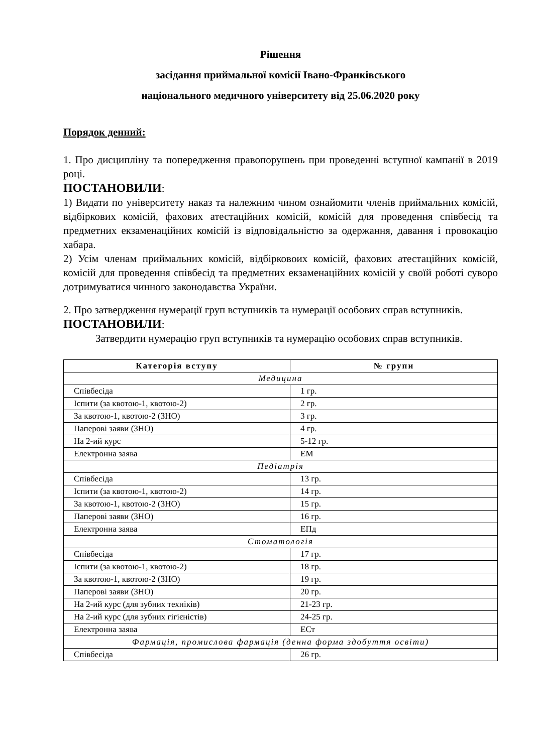Рішення
засідання приймальної комісії Івано-Франківського
національного медичного університету від 25.06.2020 року
Порядок денний:
1. Про дисципліну та попередження правопорушень при проведенні вступної кампанії в 2019 році.
ПОСТАНОВИЛИ:
1) Видати по університету наказ та належним чином ознайомити членів приймальних комісій, відбіркових комісій, фахових атестаційних комісій, комісій для проведення співбесід та предметних екзаменаційних комісій із відповідальністю за одержання, давання і провокацію хабара.
2) Усім членам приймальних комісій, відбірковоих комісій, фахових атестаційних комісій, комісій для проведення співбесід та предметних екзаменаційних комісій у своїй роботі суворо дотримуватися чинного законодавства України.
2. Про затвердження нумерації груп вступників та нумерації особових справ вступників.
ПОСТАНОВИЛИ:
Затвердити нумерацію груп вступників та нумерацію особових справ вступників.
| Категорія вступу | № групи |
| --- | --- |
| Медицина | |
| Співбесіда | 1 гр. |
| Іспити (за квотою-1, квотою-2) | 2 гр. |
| За квотою-1, квотою-2 (ЗНО) | 3 гр. |
| Паперові заяви (ЗНО) | 4 гр. |
| На 2-ий курс | 5-12 гр. |
| Електронна заява | ЕМ |
| Педіатрія | |
| Співбесіда | 13 гр. |
| Іспити (за квотою-1, квотою-2) | 14 гр. |
| За квотою-1, квотою-2 (ЗНО) | 15 гр. |
| Паперові заяви (ЗНО) | 16 гр. |
| Електронна заява | ЕПд |
| Стоматологія | |
| Співбесіда | 17 гр. |
| Іспити (за квотою-1, квотою-2) | 18 гр. |
| За квотою-1, квотою-2 (ЗНО) | 19 гр. |
| Паперові заяви (ЗНО) | 20 гр. |
| На 2-ий курс (для зубних техніків) | 21-23 гр. |
| На 2-ий курс (для зубних гігієністів) | 24-25 гр. |
| Електронна заява | ЕСт |
| Фармація, промислова фармація (денна форма здобуття освіти) | |
| Співбесіда | 26 гр. |